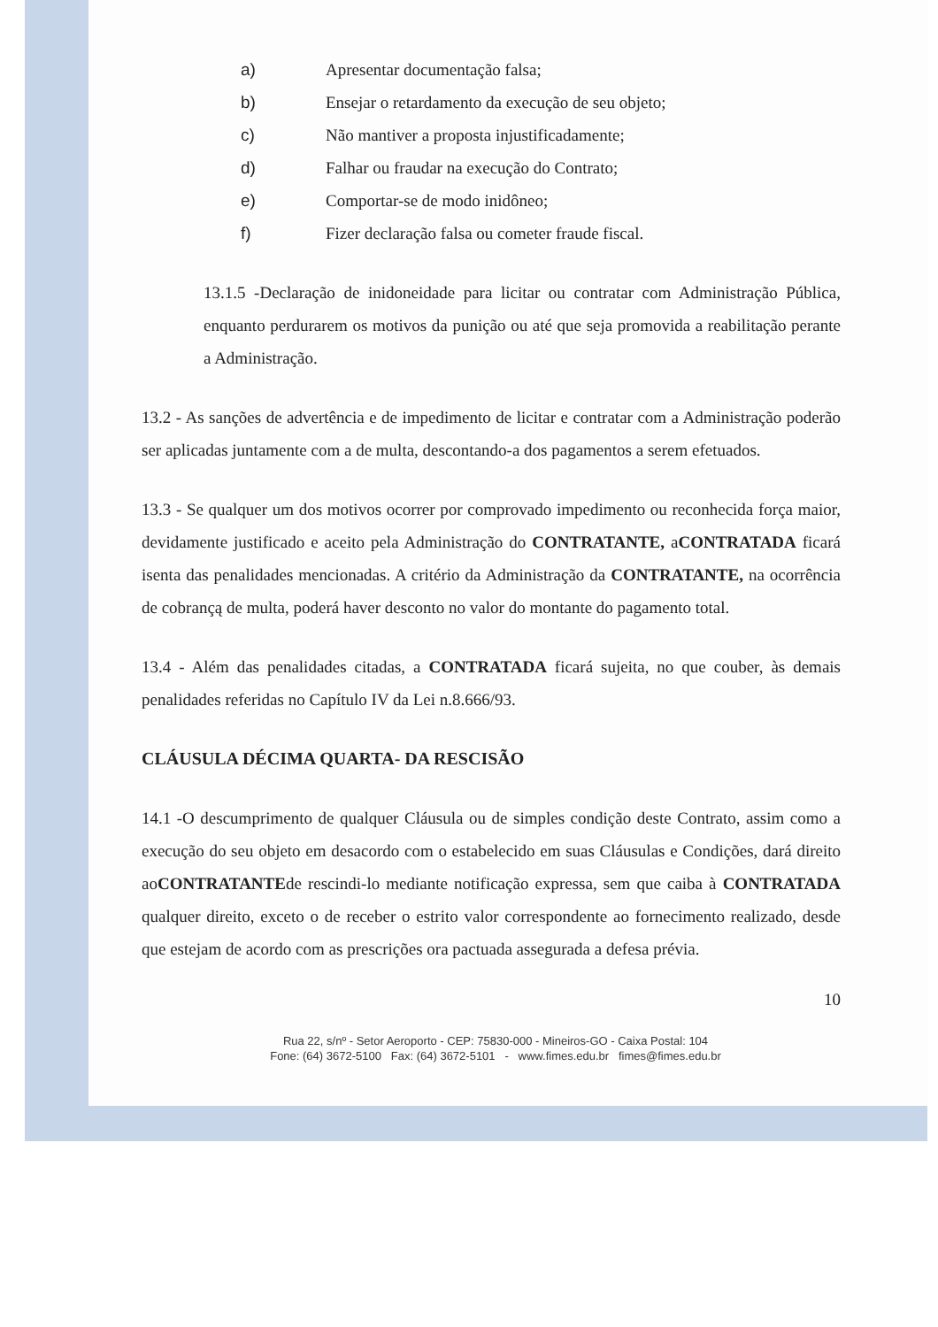a) Apresentar documentação falsa;
b) Ensejar o retardamento da execução de seu objeto;
c) Não mantiver a proposta injustificadamente;
d) Falhar ou fraudar na execução do Contrato;
e) Comportar-se de modo inidôneo;
f) Fizer declaração falsa ou cometer fraude fiscal.
13.1.5 -Declaração de inidoneidade para licitar ou contratar com Administração Pública, enquanto perdurarem os motivos da punição ou até que seja promovida a reabilitação perante a Administração.
13.2 - As sanções de advertência e de impedimento de licitar e contratar com a Administração poderão ser aplicadas juntamente com a de multa, descontando-a dos pagamentos a serem efetuados.
13.3 - Se qualquer um dos motivos ocorrer por comprovado impedimento ou reconhecida força maior, devidamente justificado e aceito pela Administração do CONTRATANTE, aCONTRATADA ficará isenta das penalidades mencionadas. A critério da Administração da CONTRATANTE, na ocorrência de cobrançą de multa, poderá haver desconto no valor do montante do pagamento total.
13.4 - Além das penalidades citadas, a CONTRATADA ficará sujeita, no que couber, às demais penalidades referidas no Capítulo IV da Lei n.8.666/93.
CLÁUSULA DÉCIMA QUARTA- DA RESCISÃO
14.1 -O descumprimento de qualquer Cláusula ou de simples condição deste Contrato, assim como a execução do seu objeto em desacordo com o estabelecido em suas Cláusulas e Condições, dará direito aoCONTRATANTEde rescindi-lo mediante notificação expressa, sem que caiba à CONTRATADA qualquer direito, exceto o de receber o estrito valor correspondente ao fornecimento realizado, desde que estejam de acordo com as prescrições ora pactuada assegurada a defesa prévia.
10
Rua 22, s/nº - Setor Aeroporto - CEP: 75830-000 - Mineiros-GO - Caixa Postal: 104
Fone: (64) 3672-5100 Fax: (64) 3672-5101 - www.fimes.edu.br fimes@fimes.edu.br